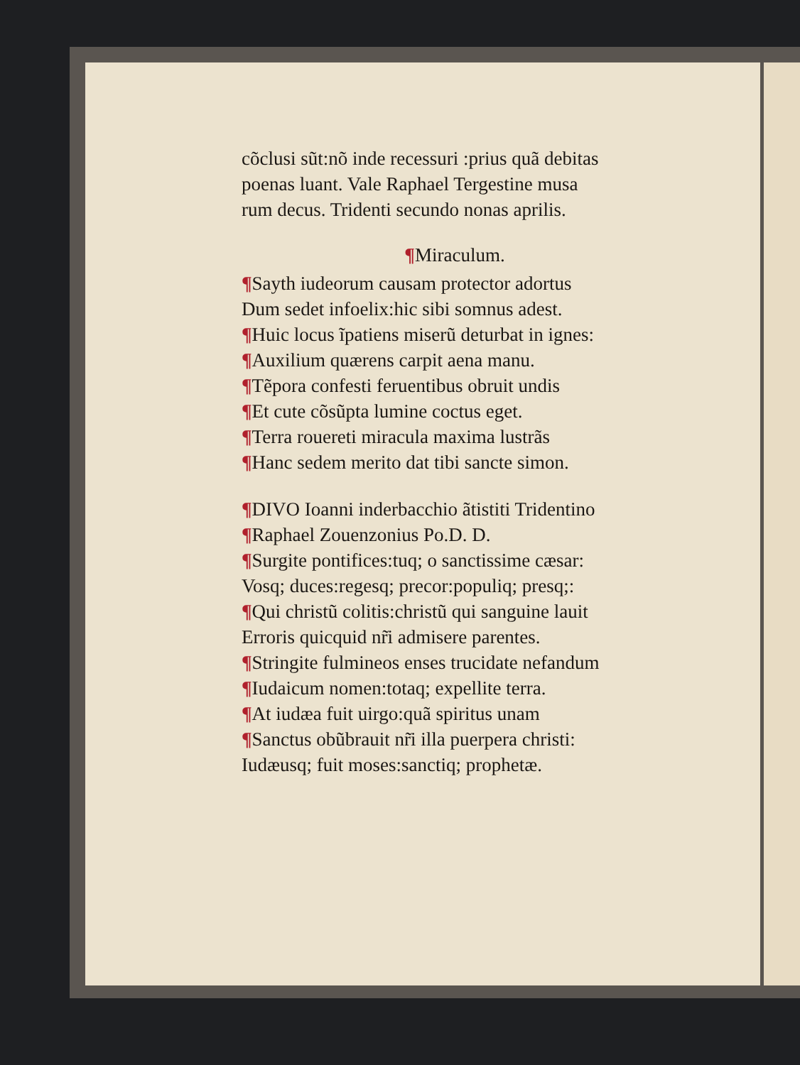cõclusi sũt:nõ inde recessuri :prius quã debitas
poenas luant. Vale Raphael Tergestine musa
rum decus. Tridenti secundo nonas aprilis.
¶Miraculum.
¶Sayth iudeorum causam protector adortus
Dum sedet infoelix:hic sibi somnus adest.
¶Huic locus ĩpatiens miserũ deturbat in ignes:
¶Auxilium quærens carpit aena manu.
¶Tẽpora confesti feruentibus obruit undis
¶Et cute cõsũpta lumine coctus eget.
¶Terra rouereti miracula maxima lustrãs
¶Hanc sedem merito dat tibi sancte simon.
¶DIVO Ioanni inderbacchio ãtistiti Tridentino
¶Raphael Zouenzonius Po.D. D.
¶Surgite pontifices:tuq; o sanctissime cæsar:
Vosq; duces:regesq; precor:populiq; presq;:
¶Qui christũ colitis:christũ qui sanguine lauit
Erroris quicquid nr̃i admisere parentes.
¶Stringite fulmineos enses trucidate nefandum
¶Iudaicum nomen:totaq; expellite terra.
¶At iudæa fuit uirgo:quã spiritus unam
¶Sanctus obũbrauit nr̃i illa puerpera christi:
Iudæusq; fuit moses:sanctiq; prophetæ.